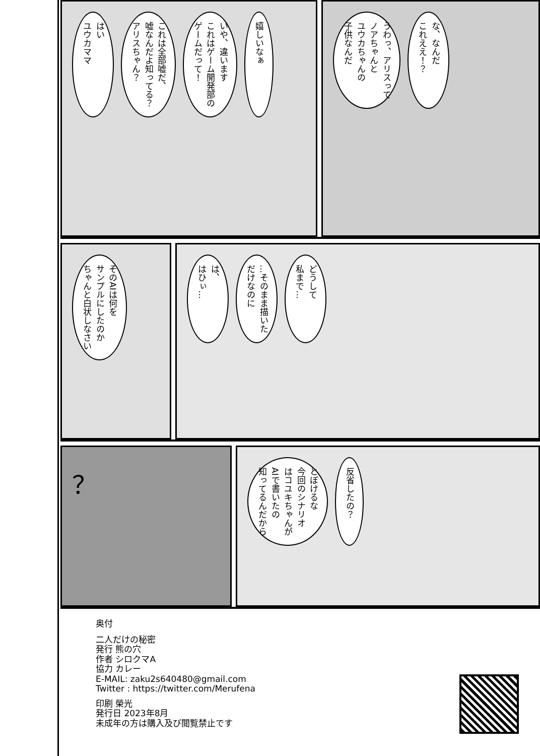はい
ユウカママ
これは全部嘘だ、
嘘なんだよ知ってる？
アリスちゃん？
いや、違います
これはゲーム開発部の
ゲームだって！
嬉しいなぁ
うわっ、アリスって
ノアちゃんと
ユウカちゃんの
子供なんだ
な、なんだ
これええ！？
そのAIは何を
サンプルにしたのか
ちゃんと白状しなさい
は、
はひぃ…
…そのまま描いた
だけなのに
どうして
私まで…
？
とぼけるな
今回のシナリオ
はコユキちゃんが
AIで書いたの
知ってるんだから
反省したの？
奥付
二人だけの秘密
発行 熊の穴
作者 シロクマA
協力 カレー
E-MAIL: zaku2s640480@gmail.com
Twitter : https://twitter.com/Merufena
印刷 榮光
発行日 2023年8月
未成年の方は購入及び閲覧禁止です